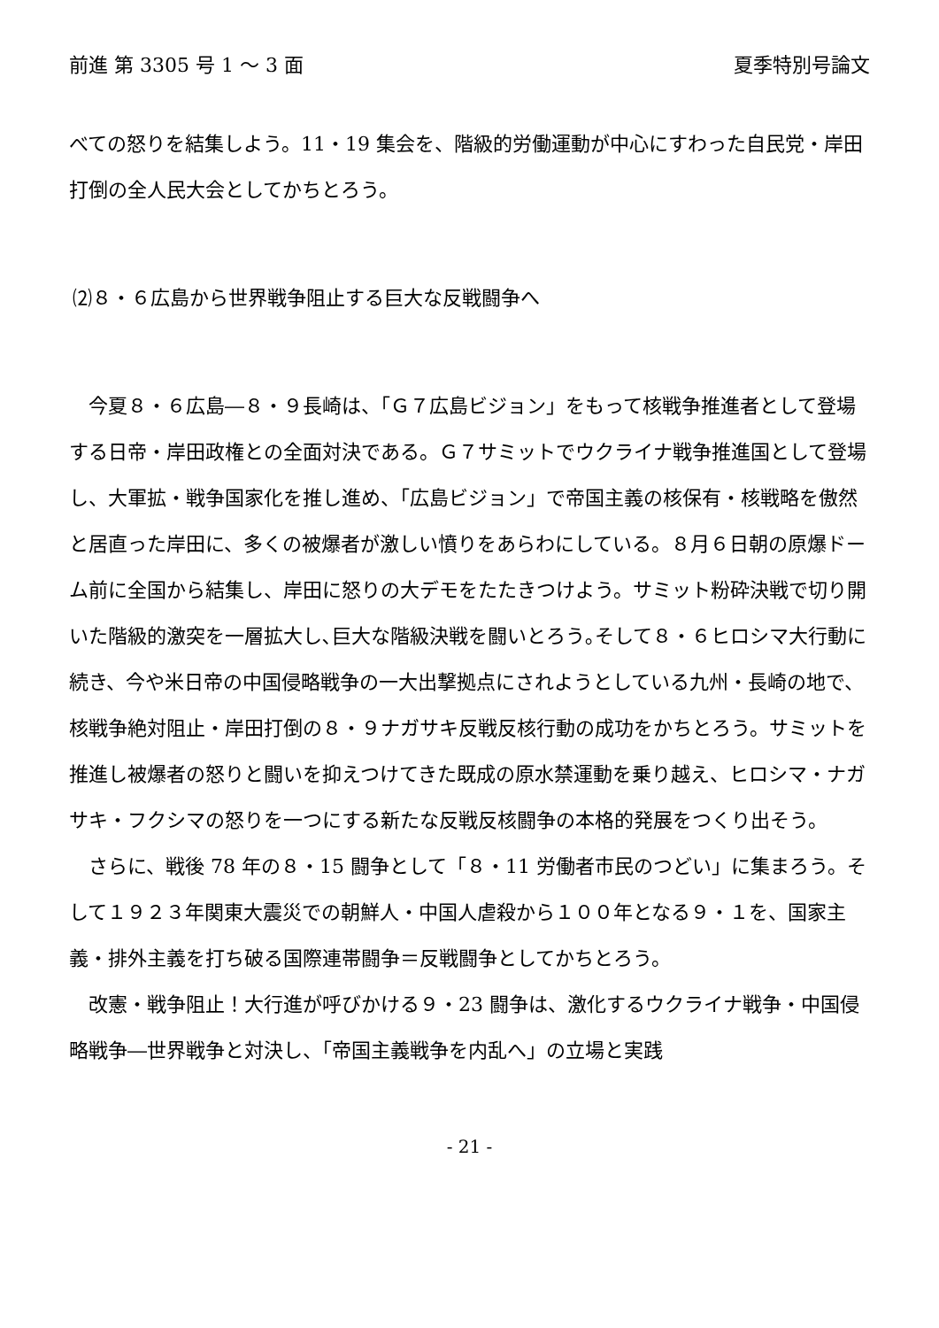前進 第 3305 号 1 ～ 3 面 夏季特別号論文
べての怒りを結集しよう。11・19 集会を、階級的労働運動が中心にすわった自民党・岸田打倒の全人民大会としてかちとろう。
⑵８・６広島から世界戦争阻止する巨大な反戦闘争へ
今夏８・６広島―８・９長崎は、「Ｇ７広島ビジョン」をもって核戦争推進者として登場する日帝・岸田政権との全面対決である。Ｇ７サミットでウクライナ戦争推進国として登場し、大軍拡・戦争国家化を推し進め、「広島ビジョン」で帝国主義の核保有・核戦略を傲然と居直った岸田に、多くの被爆者が激しい憤りをあらわにしている。８月６日朝の原爆ドーム前に全国から結集し、岸田に怒りの大デモをたたきつけよう。サミット粉砕決戦で切り開いた階級的激突を一層拡大し､巨大な階級決戦を闘いとろう｡そして８・６ヒロシマ大行動に続き、今や米日帝の中国侵略戦争の一大出撃拠点にされようとしている九州・長崎の地で、核戦争絶対阻止・岸田打倒の８・９ナガサキ反戦反核行動の成功をかちとろう。サミットを推進し被爆者の怒りと闘いを抑えつけてきた既成の原水禁運動を乗り越え、ヒロシマ・ナガサキ・フクシマの怒りを一つにする新たな反戦反核闘争の本格的発展をつくり出そう。
さらに、戦後 78 年の８・15 闘争として「８・11 労働者市民のつどい」に集まろう。そして１９２３年関東大震災での朝鮮人・中国人虐殺から１００年となる９・１を、国家主義・排外主義を打ち破る国際連帯闘争＝反戦闘争としてかちとろう。
改憲・戦争阻止！大行進が呼びかける９・23 闘争は、激化するウクライナ戦争・中国侵略戦争―世界戦争と対決し、「帝国主義戦争を内乱へ」の立場と実践
- 21 -